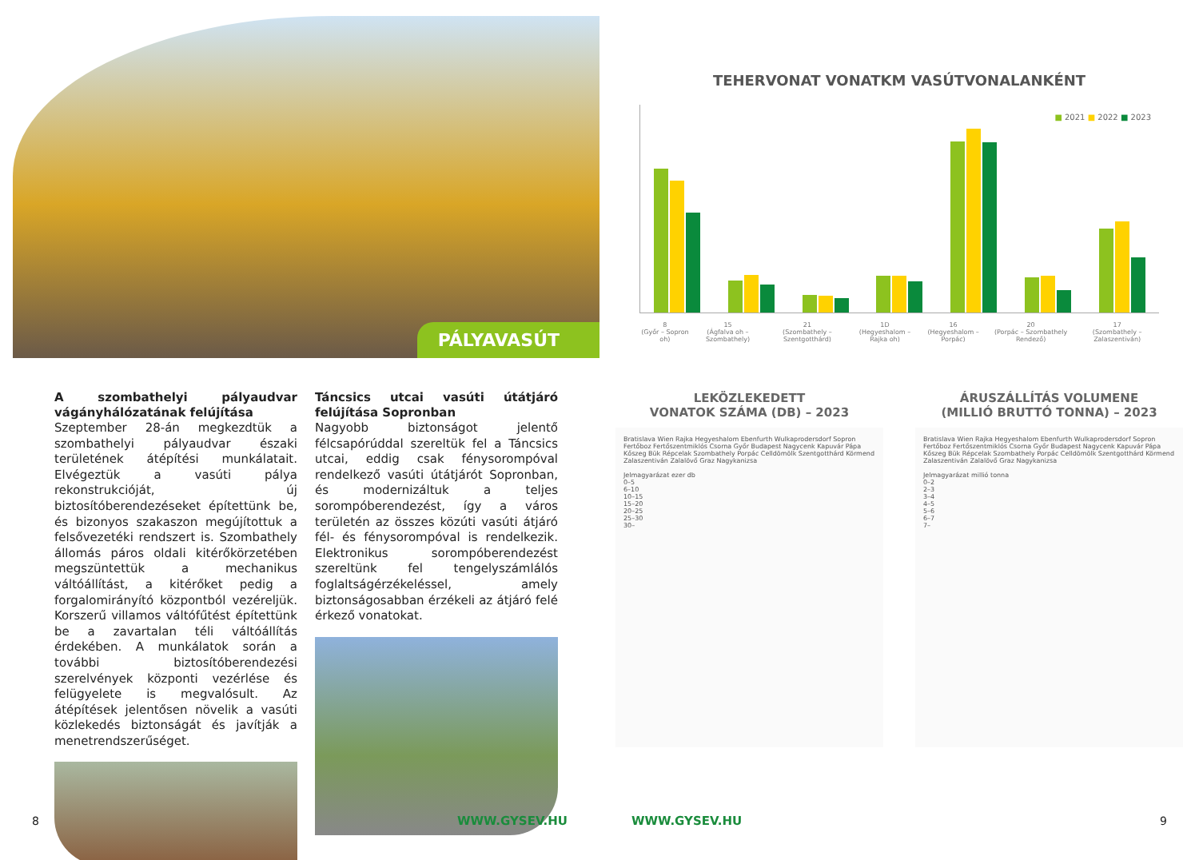PÁLYAVASÚT
A szombathelyi pályaudvar vágányhálózatának felújítása
Szeptember 28-án megkezdtük a szombathelyi pályaudvar északi területének átépítési munkálatait. Elvégeztük a vasúti pálya rekonstrukcióját, új biztosítóberendezéseket építettünk be, és bizonyos szakaszon megújítottuk a felsővezetéki rendszert is. Szombathely állomás páros oldali kitérőkörzetében megszüntettük a mechanikus váltóállítást, a kitérőket pedig a forgalomirányító központból vezéreljük. Korszerű villamos váltófűtést építettünk be a zavartalan téli váltóállítás érdekében. A munkálatok során a további biztosítóberendezési szerelvények központi vezérlése és felügyelete is megvalósult. Az átépítések jelentősen növelik a vasúti közlekedés biztonságát és javítják a menetrendszerűséget.
Táncsics utcai vasúti útátjáró felújítása Sopronban
Nagyobb biztonságot jelentő félcsapórúddal szereltük fel a Táncsics utcai, eddig csak fénysorompóval rendelkező vasúti útátjárót Sopronban, és modernizáltuk a teljes sorompóberendezést, így a város területén az összes közúti vasúti átjáró fél- és fénysorompóval is rendelkezik. Elektronikus sorompóberendezést szereltünk fel tengelyszámlálós foglaltságérzékeléssel, amely biztonságosabban érzékeli az átjáró felé érkező vonatokat.
8 WWW.GYSEV.HU
TEHERVONAT VONATKM VASÚTVONALANKÉNT
■ 2021 ■ 2022 ■ 2023
8
(Győr – Sopron oh) 15
(Ágfalva oh – Szombathely) 21
(Szombathely – Szentgotthárd) 1D
(Hegyeshalom – Rajka oh) 16
(Hegyeshalom – Porpác) 20
(Porpác – Szombathely Rendező) 17
(Szombathely – Zalaszentiván)
LEKÖZLEKEDETT
VONATOK SZÁMA (DB) – 2023
Bratislava Wien Rajka Hegyeshalom Ebenfurth Wulkaprodersdorf Sopron Fertőboz Fertőszentmiklós Csorna Győr Budapest Nagycenk Kapuvár Pápa Kőszeg Bük Répcelak Szombathely Porpác Celldömölk Szentgotthárd Körmend Zalaszentiván Zalalövő Graz Nagykanizsa
Jelmagyarázat ezer db
0–5
6–10
10–15
15–20
20–25
25–30
30–
ÁRUSZÁLLÍTÁS VOLUMENE
(MILLIÓ BRUTTÓ TONNA) – 2023
Bratislava Wien Rajka Hegyeshalom Ebenfurth Wulkaprodersdorf Sopron Fertőboz Fertőszentmiklós Csorna Győr Budapest Nagycenk Kapuvár Pápa Kőszeg Bük Répcelak Szombathely Porpác Celldömölk Szentgotthárd Körmend Zalaszentiván Zalalövő Graz Nagykanizsa
Jelmagyarázat millió tonna
0–2
2–3
3–4
4–5
5–6
6–7
7–
WWW.GYSEV.HU 9